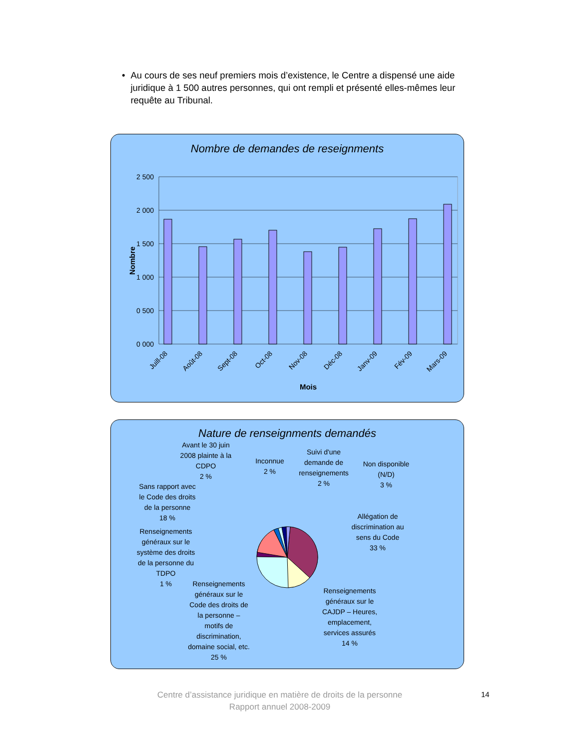• Au cours de ses neuf premiers mois d’existence, le Centre a dispensé une aide juridique à 1 500 autres personnes, qui ont rempli et présenté elles-mêmes leur requête au Tribunal.
Nombre de demandes de reseignments
2 500
2 000
1 500
1 000
0 500
0 000
Juill-08
Août-08
Sept-08
Oct-08
Nov-08
Déc-08
Janv-09
Fév-09
Mars-09
Mois
Nombre
Nature de renseignments demandés
Avant le 30 juin
2008 plainte à la
CDPO
2 %
Inconnue
2 %
Suivi d'une
demande de
renseignements
2 %
Non disponible
(N/D)
3 %
Sans rapport avec
le Code des droits
de la personne
18 %
Allégation de
discrimination au
sens du Code
33 %
Renseignements
généraux sur le
système des droits
de la personne du
TDPO
1 %
Renseignements
généraux sur le
Code des droits de
la personne –
motifs de
discrimination,
domaine social, etc.
25 %
Renseignements
généraux sur le
CAJDP – Heures,
emplacement,
services assurés
14 %
Centre d’assistance juridique en matière de droits de la personne
Rapport annuel 2008-2009
14